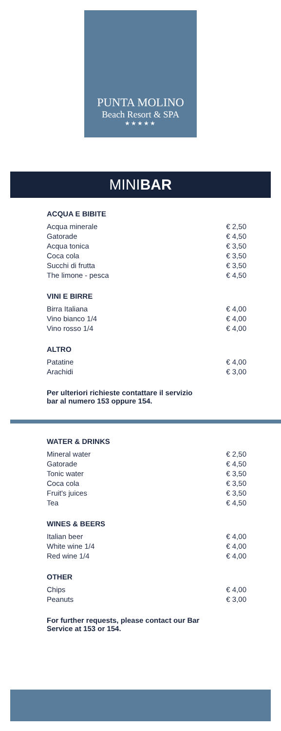PUNTA MOLINO
Beach Resort & SPA
★★★★★
MINIBAR
ACQUA E BIBITE
| Acqua minerale | € 2,50 |
| Gatorade | € 4,50 |
| Acqua tonica | € 3,50 |
| Coca cola | € 3,50 |
| Succhi di frutta | € 3,50 |
| The limone - pesca | € 4,50 |
VINI E BIRRE
| Birra Italiana | € 4,00 |
| Vino bianco 1/4 | € 4,00 |
| Vino rosso 1/4 | € 4,00 |
ALTRO
| Patatine | € 4,00 |
| Arachidi | € 3,00 |
Per ulteriori richieste contattare il servizio
bar al numero 153 oppure 154.
WATER & DRINKS
| Mineral water | € 2,50 |
| Gatorade | € 4,50 |
| Tonic water | € 3,50 |
| Coca cola | € 3,50 |
| Fruit's juices | € 3,50 |
| Tea | € 4,50 |
WINES & BEERS
| Italian beer | € 4,00 |
| White wine 1/4 | € 4,00 |
| Red wine 1/4 | € 4,00 |
OTHER
| Chips | € 4,00 |
| Peanuts | € 3,00 |
For further requests, please contact our Bar
Service at 153 or 154.